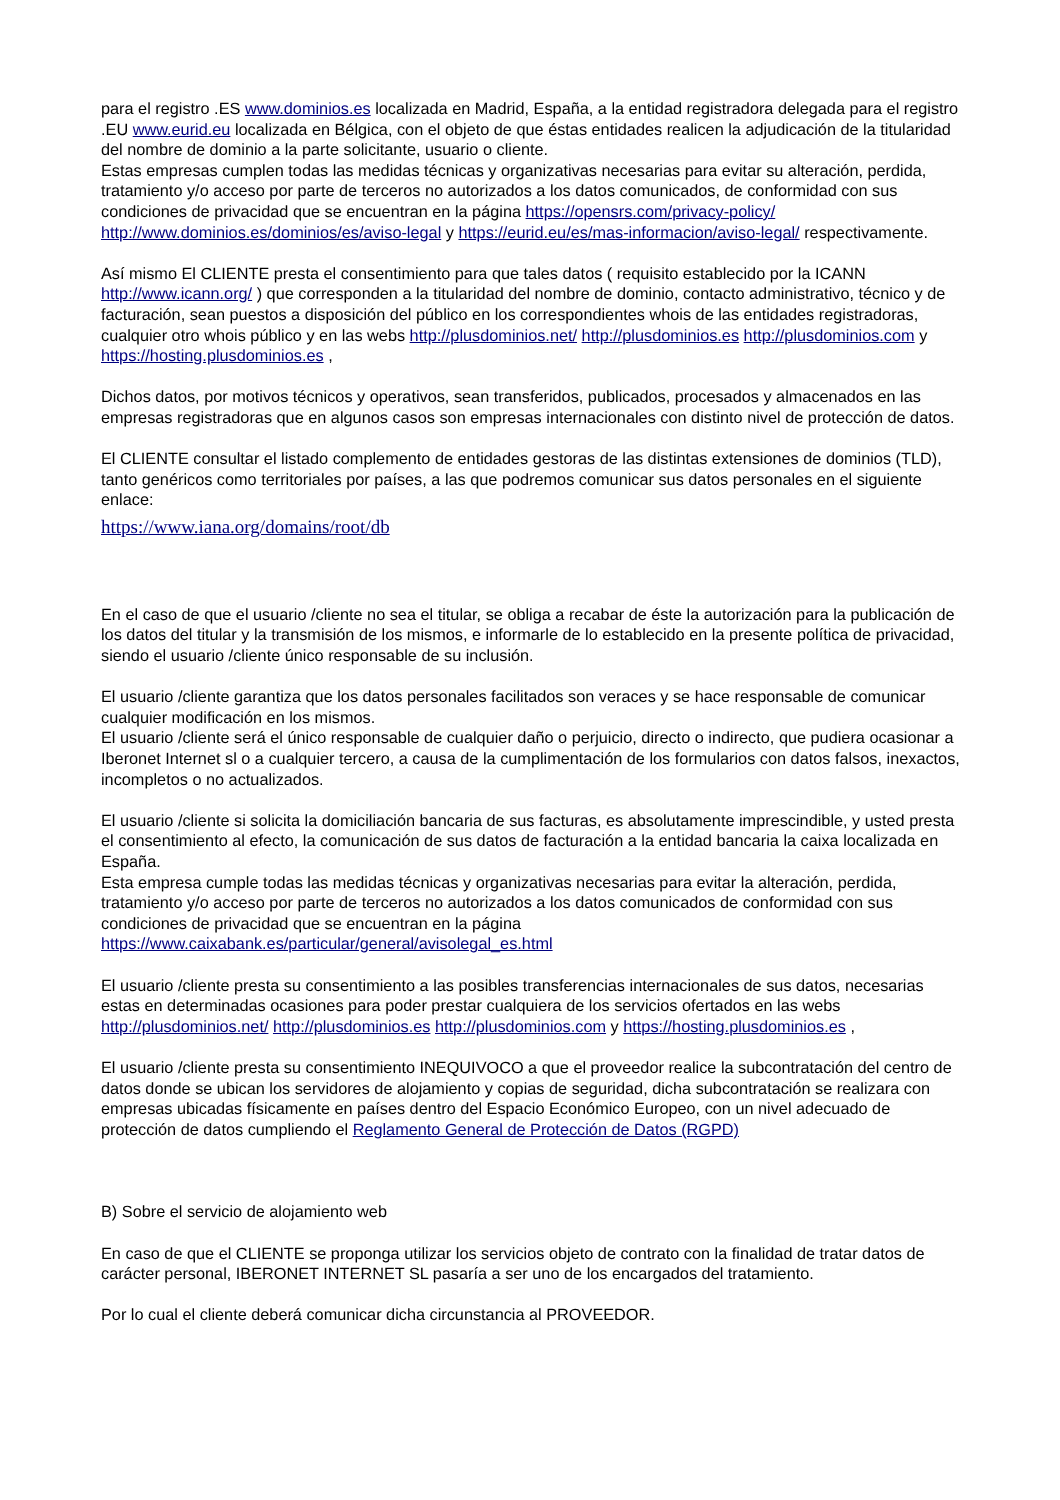para el registro .ES www.dominios.es localizada en Madrid, España, a la entidad registradora delegada para el registro .EU www.eurid.eu localizada en Bélgica, con el objeto de que éstas entidades realicen la adjudicación de la titularidad del nombre de dominio a la parte solicitante, usuario o cliente.
Estas empresas cumplen todas las medidas técnicas y organizativas necesarias para evitar su alteración, perdida, tratamiento y/o acceso por parte de terceros no autorizados a los datos comunicados, de conformidad con sus condiciones de privacidad que se encuentran en la página https://opensrs.com/privacy-policy/ http://www.dominios.es/dominios/es/aviso-legal y https://eurid.eu/es/mas-informacion/aviso-legal/ respectivamente.
Así mismo El CLIENTE presta el consentimiento para que tales datos ( requisito establecido por la ICANN http://www.icann.org/ ) que corresponden a la titularidad del nombre de dominio, contacto administrativo, técnico y de facturación, sean puestos a disposición del público en los correspondientes whois de las entidades registradoras, cualquier otro whois público y en las webs http://plusdominios.net/ http://plusdominios.es http://plusdominios.com y https://hosting.plusdominios.es ,
Dichos datos, por motivos técnicos y operativos, sean transferidos, publicados, procesados y almacenados en las empresas registradoras que en algunos casos son empresas internacionales con distinto nivel de protección de datos.
El CLIENTE consultar el listado complemento de entidades gestoras de las distintas extensiones de dominios (TLD), tanto genéricos como territoriales por países, a las que podremos comunicar sus datos personales en el siguiente enlace:
https://www.iana.org/domains/root/db
En el caso de que el usuario /cliente no sea el titular, se obliga a recabar de éste la autorización para la publicación de los datos del titular y la transmisión de los mismos, e informarle de lo establecido en la presente política de privacidad, siendo el usuario /cliente único responsable de su inclusión.
El usuario /cliente garantiza que los datos personales facilitados son veraces y se hace responsable de comunicar cualquier modificación en los mismos.
El usuario /cliente será el único responsable de cualquier daño o perjuicio, directo o indirecto, que pudiera ocasionar a Iberonet Internet sl o a cualquier tercero, a causa de la cumplimentación de los formularios con datos falsos, inexactos, incompletos o no actualizados.
El usuario /cliente si solicita la domiciliación bancaria de sus facturas, es absolutamente imprescindible, y usted presta el consentimiento al efecto, la comunicación de sus datos de facturación a la entidad bancaria la caixa localizada en España.
Esta empresa cumple todas las medidas técnicas y organizativas necesarias para evitar la alteración, perdida, tratamiento y/o acceso por parte de terceros no autorizados a los datos comunicados de conformidad con sus condiciones de privacidad que se encuentran en la página https://www.caixabank.es/particular/general/avisolegal_es.html
El usuario /cliente presta su consentimiento a las posibles transferencias internacionales de sus datos, necesarias estas en determinadas ocasiones para poder prestar cualquiera de los servicios ofertados en las webs http://plusdominios.net/ http://plusdominios.es http://plusdominios.com y https://hosting.plusdominios.es ,
El usuario /cliente presta su consentimiento INEQUIVOCO a que el proveedor realice la subcontratación del centro de datos donde se ubican los servidores de alojamiento y copias de seguridad, dicha subcontratación se realizara con empresas ubicadas físicamente en países dentro del Espacio Económico Europeo, con un nivel adecuado de protección de datos cumpliendo el Reglamento General de Protección de Datos (RGPD)
B) Sobre el servicio de alojamiento web
En caso de que el CLIENTE se proponga utilizar los servicios objeto de contrato con la finalidad de tratar datos de carácter personal, IBERONET INTERNET SL pasaría a ser uno de los encargados del tratamiento.
Por lo cual el cliente deberá comunicar dicha circunstancia al PROVEEDOR.